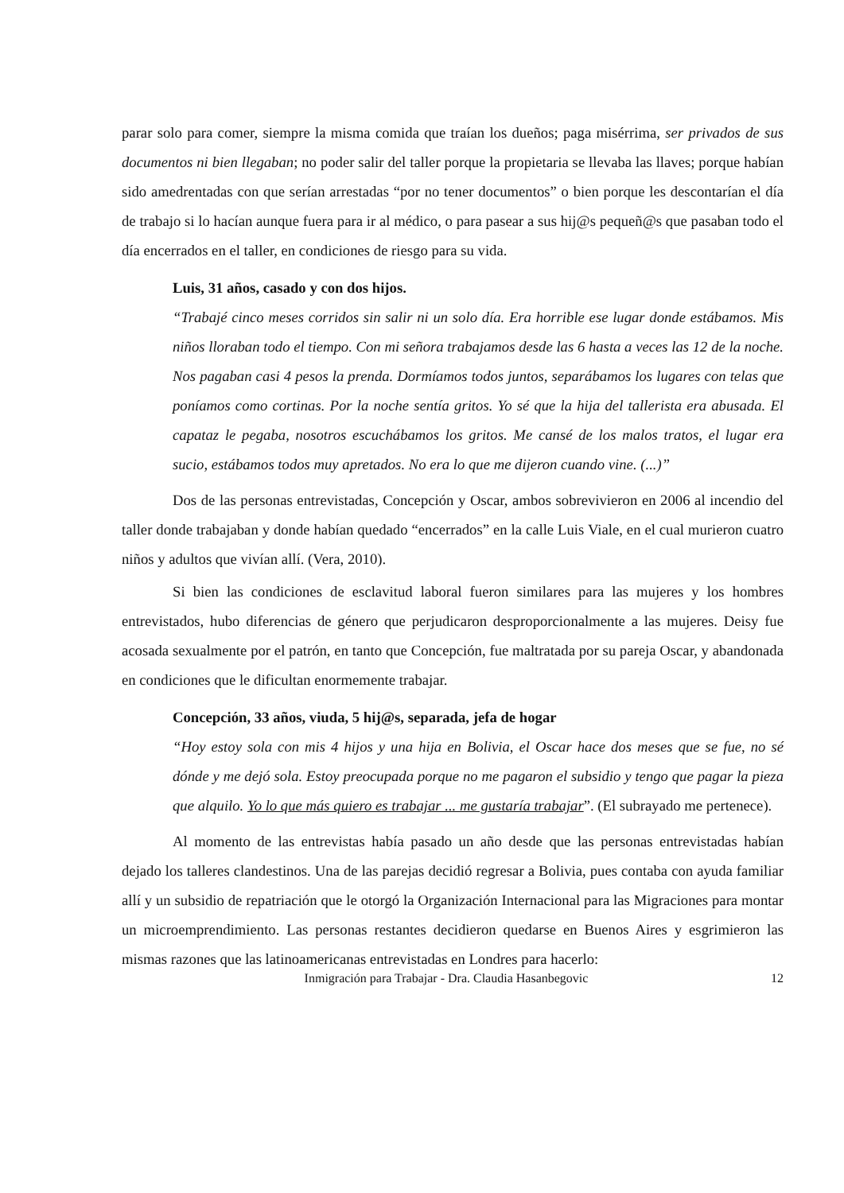parar solo para comer, siempre la misma comida que traían los dueños; paga misérrima, ser privados de sus documentos ni bien llegaban; no poder salir del taller porque la propietaria se llevaba las llaves; porque habían sido amedrentadas con que serían arrestadas “por no tener documentos” o bien porque les descontarían el día de trabajo si lo hacían aunque fuera para ir al médico, o para pasear a sus hij@s pequeñ@s que pasaban todo el día encerrados en el taller, en condiciones de riesgo para su vida.
Luis, 31 años, casado y con dos hijos.
“Trabajé cinco meses corridos sin salir ni un solo día. Era horrible ese lugar donde estábamos. Mis niños lloraban todo el tiempo. Con mi señora trabajamos desde las 6 hasta a veces las 12 de la noche. Nos pagaban casi 4 pesos la prenda. Dormíamos todos juntos, separábamos los lugares con telas que poníamos como cortinas. Por la noche sentía gritos. Yo sé que la hija del tallerista era abusada. El capataz le pegaba, nosotros escuchábamos los gritos. Me cansé de los malos tratos, el lugar era sucio, estábamos todos muy apretados. No era lo que me dijeron cuando vine. (...)”
Dos de las personas entrevistadas, Concepción y Oscar, ambos sobrevivieron en 2006 al incendio del taller donde trabajaban y donde habían quedado “encerrados” en la calle Luis Viale, en el cual murieron cuatro niños y adultos que vivían allí. (Vera, 2010).
Si bien las condiciones de esclavitud laboral fueron similares para las mujeres y los hombres entrevistados, hubo diferencias de género que perjudicaron desproporcionalmente a las mujeres. Deisy fue acosada sexualmente por el patrón, en tanto que Concepción, fue maltratada por su pareja Oscar, y abandonada en condiciones que le dificultan enormemente trabajar.
Concepción, 33 años, viuda, 5 hij@s, separada, jefa de hogar
“Hoy estoy sola con mis 4 hijos y una hija en Bolivia, el Oscar hace dos meses que se fue, no sé dónde y me dejó sola. Estoy preocupada porque no me pagaron el subsidio y tengo que pagar la pieza que alquilo. Yo lo que más quiero es trabajar ... me gustaría trabajar”. (El subrayado me pertenece).
Al momento de las entrevistas había pasado un año desde que las personas entrevistadas habían dejado los talleres clandestinos. Una de las parejas decidió regresar a Bolivia, pues contaba con ayuda familiar allí y un subsidio de repatriación que le otorgó la Organización Internacional para las Migraciones para montar un microemprendimiento. Las personas restantes decidieron quedarse en Buenos Aires y esgrimieron las mismas razones que las latinoamericanas entrevistadas en Londres para hacerlo:
12 Inmigración para Trabajar - Dra. Claudia Hasanbegovic